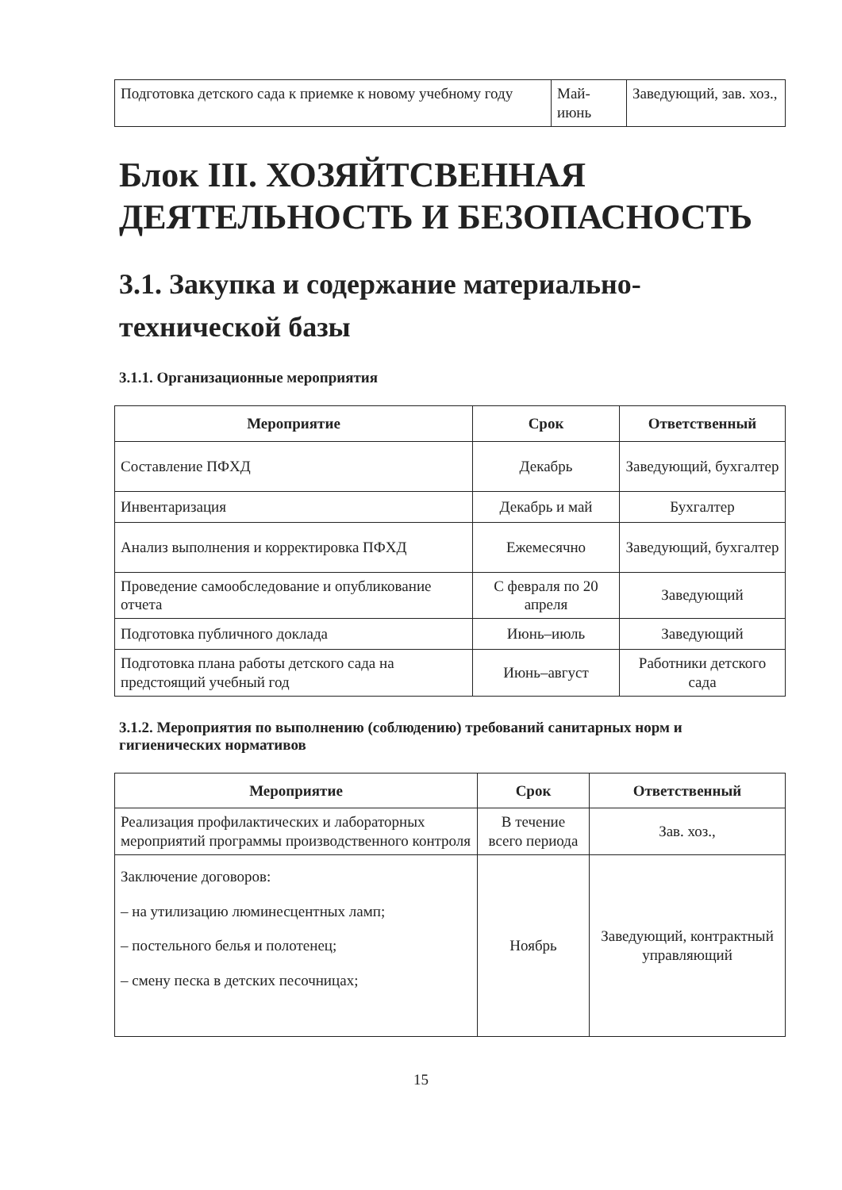| Подготовка детского сада к приемке к новому учебному году | Май-июнь | Заведующий, зав. хоз., |
Блок III. ХОЗЯЙТСВЕННАЯ ДЕЯТЕЛЬНОСТЬ И БЕЗОПАСНОСТЬ
3.1. Закупка и содержание материально-технической базы
3.1.1. Организационные мероприятия
| Мероприятие | Срок | Ответственный |
| --- | --- | --- |
| Составление ПФХД | Декабрь | Заведующий, бухгалтер |
| Инвентаризация | Декабрь и май | Бухгалтер |
| Анализ выполнения и корректировка ПФХД | Ежемесячно | Заведующий, бухгалтер |
| Проведение самообследование и опубликование отчета | С февраля по 20 апреля | Заведующий |
| Подготовка публичного доклада | Июнь–июль | Заведующий |
| Подготовка плана работы детского сада на предстоящий учебный год | Июнь–август | Работники детского сада |
3.1.2. Мероприятия по выполнению (соблюдению) требований санитарных норм и гигиенических нормативов
| Мероприятие | Срок | Ответственный |
| --- | --- | --- |
| Реализация профилактических и лабораторных мероприятий программы производственного контроля | В течение всего периода | Зав. хоз., |
| Заключение договоров: – на утилизацию люминесцентных ламп; – постельного белья и полотенец; – смену песка в детских песочницах; | Ноябрь | Заведующий, контрактный управляющий |
15